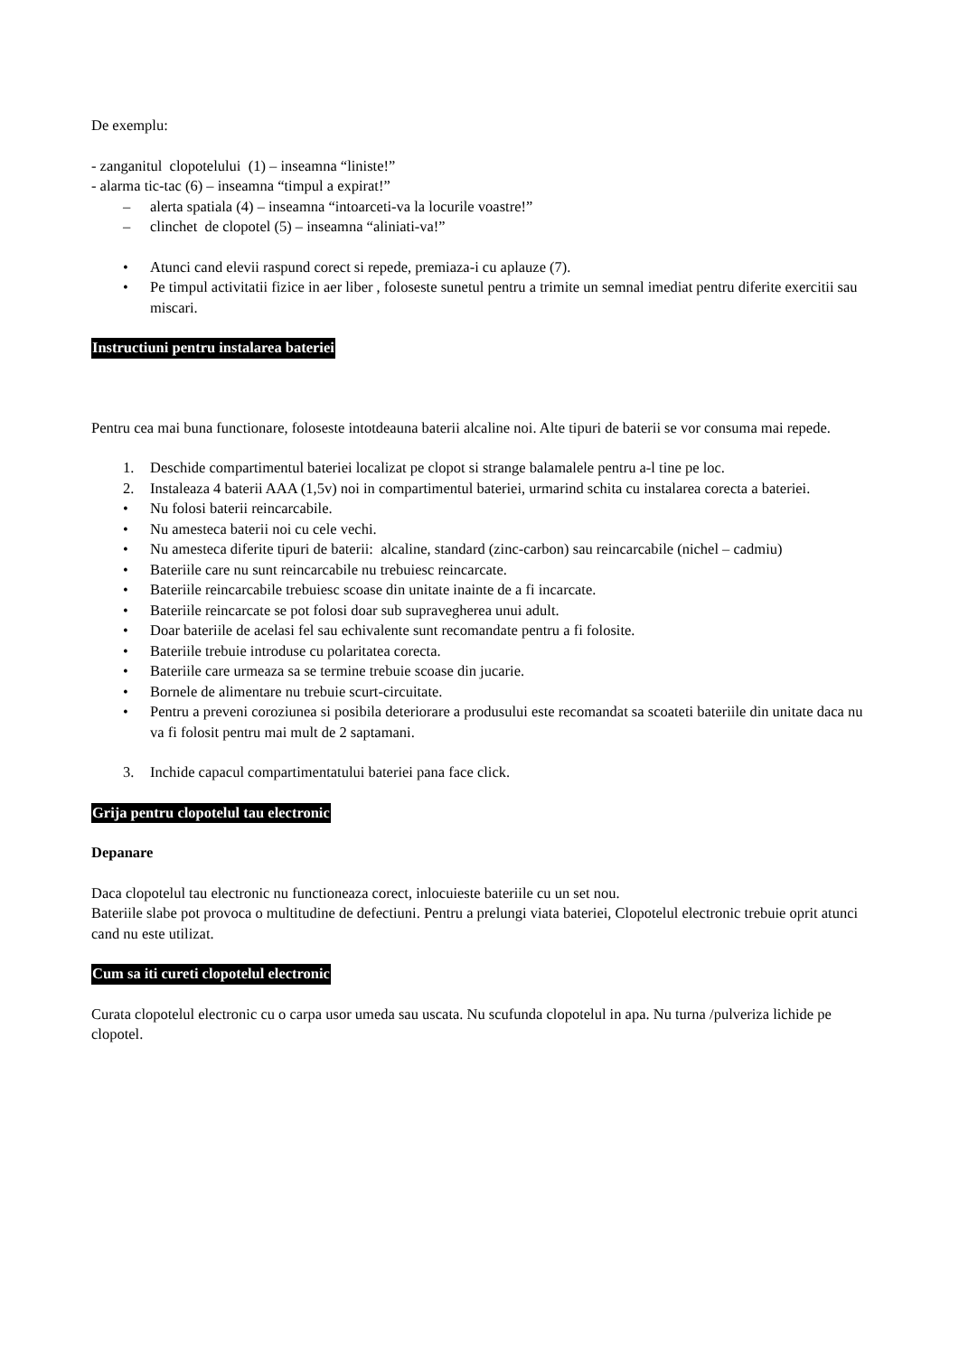De exemplu:
- zanganitul clopotelului (1) – inseamna “liniste!”
- alarma tic-tac (6) – inseamna “timpul a expirat!”
– alerta spatiala (4) – inseamna “intoarceti-va la locurile voastre!”
– clinchet de clopotel (5) – inseamna “aliniati-va!”
• Atunci cand elevii raspund corect si repede, premiaza-i cu aplauze (7).
• Pe timpul activitatii fizice in aer liber , foloseste sunetul pentru a trimite un semnal imediat pentru diferite exercitii sau miscari.
Instructiuni pentru instalarea bateriei
Pentru cea mai buna functionare, foloseste intotdeauna baterii alcaline noi. Alte tipuri de baterii se vor consuma mai repede.
1. Deschide compartimentul bateriei localizat pe clopot si strange balamalele pentru a-l tine pe loc.
2. Instaleaza 4 baterii AAA (1,5v) noi in compartimentul bateriei, urmarind schita cu instalarea corecta a bateriei.
• Nu folosi baterii reincarcabile.
• Nu amesteca baterii noi cu cele vechi.
• Nu amesteca diferite tipuri de baterii: alcaline, standard (zinc-carbon) sau reincarcabile (nichel – cadmiu)
• Bateriile care nu sunt reincarcabile nu trebuiesc reincarcate.
• Bateriile reincarcabile trebuiesc scoase din unitate inainte de a fi incarcate.
• Bateriile reincarcate se pot folosi doar sub supravegherea unui adult.
• Doar bateriile de acelasi fel sau echivalente sunt recomandate pentru a fi folosite.
• Bateriile trebuie introduse cu polaritatea corecta.
• Bateriile care urmeaza sa se termine trebuie scoase din jucarie.
• Bornele de alimentare nu trebuie scurt-circuitate.
• Pentru a preveni coroziunea si posibila deteriorare a produsului este recomandat sa scoateti bateriile din unitate daca nu va fi folosit pentru mai mult de 2 saptamani.
3. Inchide capacul compartimentatului bateriei pana face click.
Grija pentru clopotelul tau electronic
Depanare
Daca clopotelul tau electronic nu functioneaza corect, inlocuieste bateriile cu un set nou.
Bateriile slabe pot provoca o multitudine de defectiuni. Pentru a prelungi viata bateriei, Clopotelul electronic trebuie oprit atunci cand nu este utilizat.
Cum sa iti cureti clopotelul electronic
Curata clopotelul electronic cu o carpa usor umeda sau uscata. Nu scufunda clopotelul in apa. Nu turna /pulveriza lichide pe clopotel.